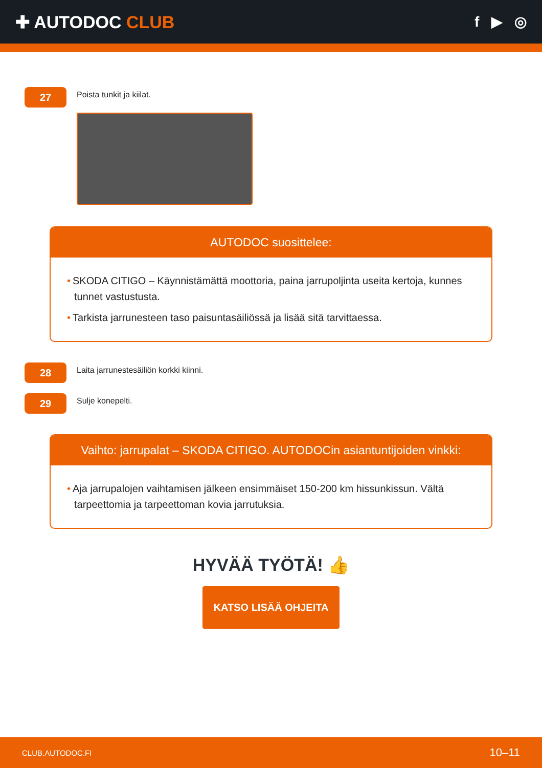✚ AUTODOC CLUB
f ▶ ◎
27
Poista tunkit ja kiilat.
AUTODOC suosittelee:
• SKODA CITIGO – Käynnistämättä moottoria, paina jarrupoljinta useita kertoja, kunnes tunnet vastustusta.
• Tarkista jarrunesteen taso paisuntasäiliössä ja lisää sitä tarvittaessa.
28
Laita jarrunestesäiliön korkki kiinni.
29
Sulje konepelti.
Vaihto: jarrupalat – SKODA CITIGO. AUTODOCin asiantuntijoiden vinkki:
• Aja jarrupalojen vaihtamisen jälkeen ensimmäiset 150-200 km hissunkissun. Vältä tarpeettomia ja tarpeettoman kovia jarrutuksia.
HYVÄÄ TYÖTÄ! 👍
KATSO LISÄÄ OHJEITA
CLUB.AUTODOC.FI 10–11